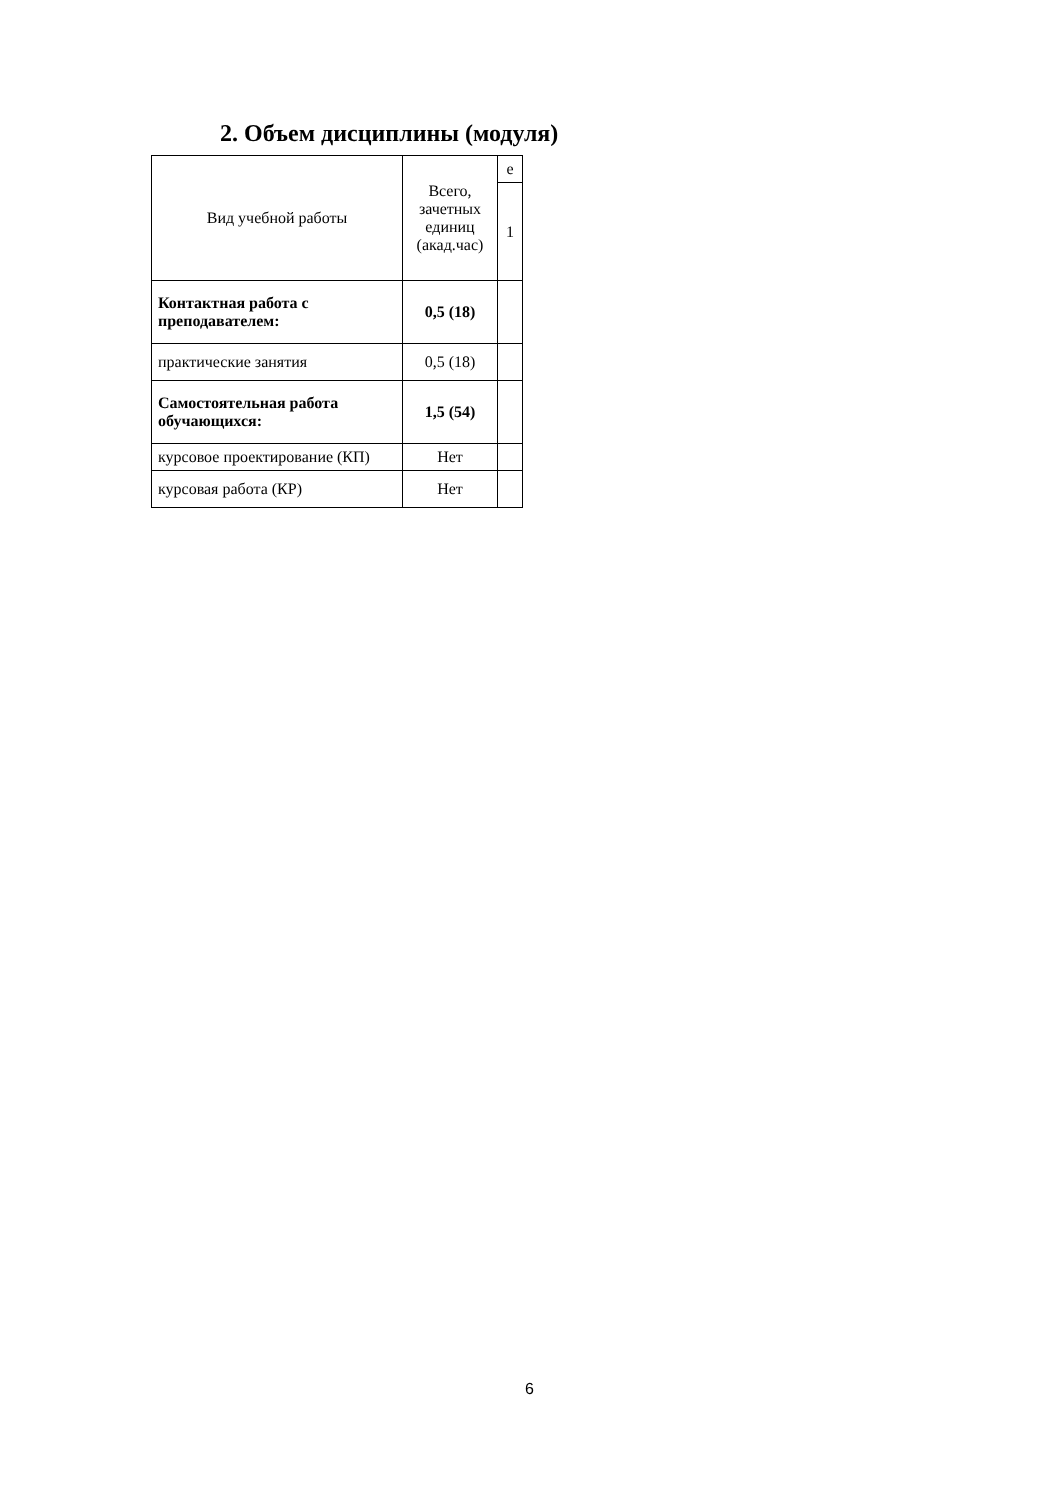2. Объем дисциплины (модуля)
| Вид учебной работы | Всего, зачетных единиц (акад.час) | е |
| | | 1 |
| Контактная работа с преподавателем: | 0,5 (18) | |
| практические занятия | 0,5 (18) | |
| Самостоятельная работа обучающихся: | 1,5 (54) | |
| курсовое проектирование (КП) | Нет | |
| курсовая работа (КР) | Нет | |
6